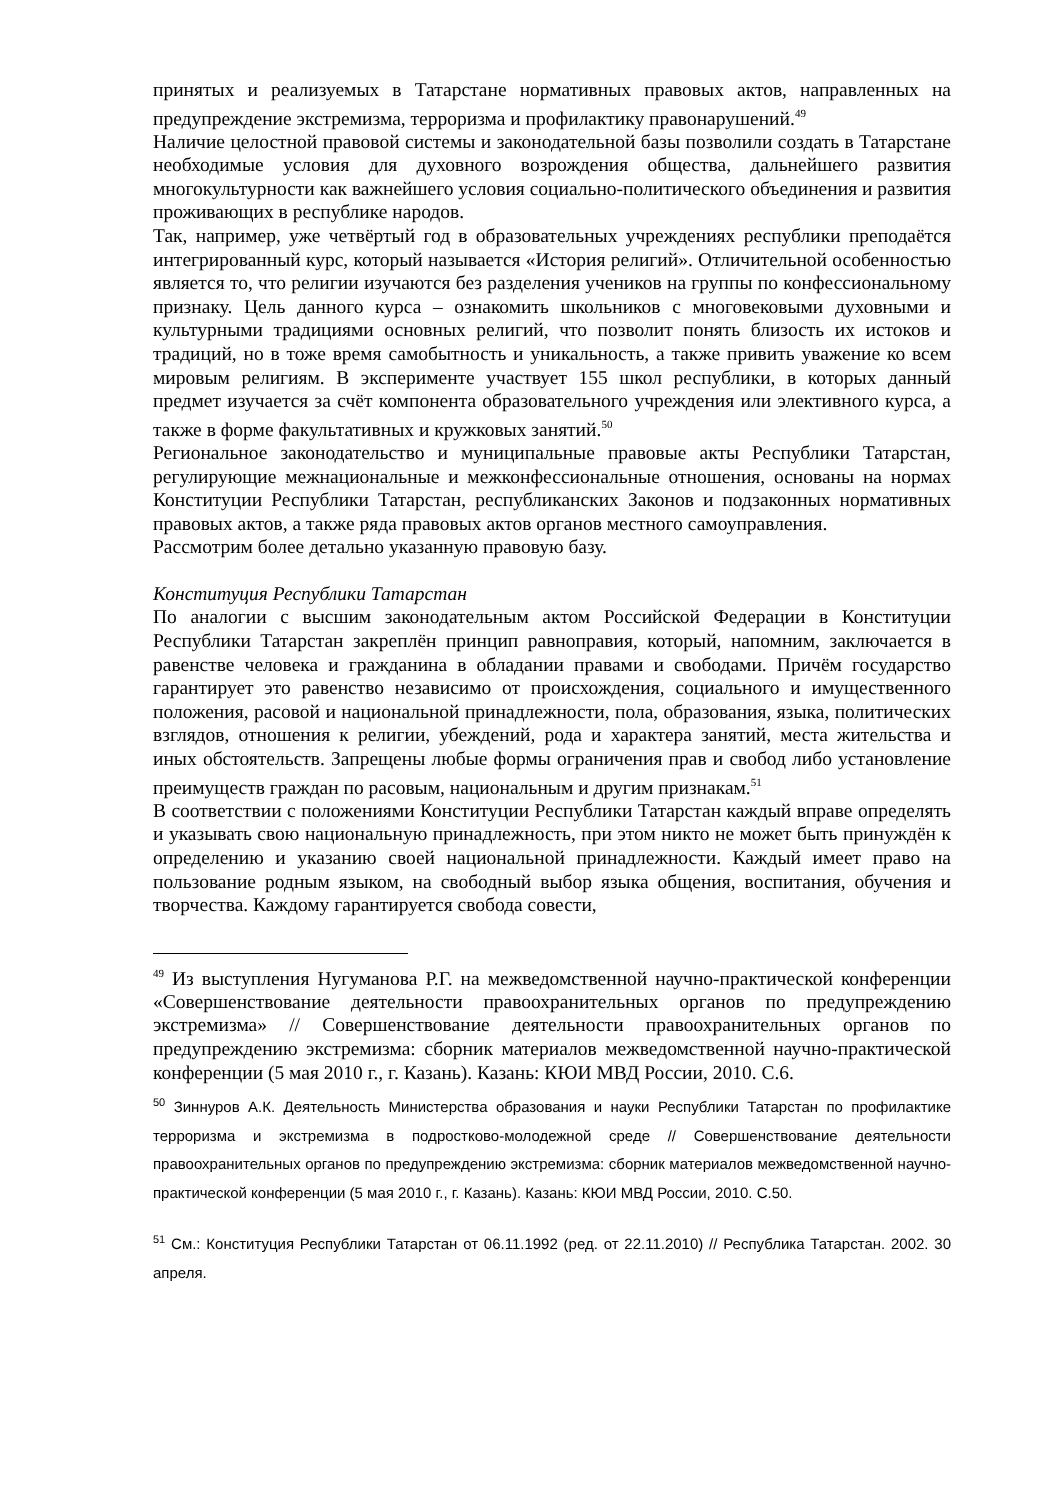принятых и реализуемых в Татарстане нормативных правовых актов, направленных на предупреждение экстремизма, терроризма и профилактику правонарушений.<sup>49</sup>
Наличие целостной правовой системы и законодательной базы позволили создать в Татарстане необходимые условия для духовного возрождения общества, дальнейшего развития многокультурности как важнейшего условия социально-политического объединения и развития проживающих в республике народов.
Так, например, уже четвёртый год в образовательных учреждениях республики преподаётся интегрированный курс, который называется «История религий». Отличительной особенностью является то, что религии изучаются без разделения учеников на группы по конфессиональному признаку. Цель данного курса – ознакомить школьников с многовековыми духовными и культурными традициями основных религий, что позволит понять близость их истоков и традиций, но в тоже время самобытность и уникальность, а также привить уважение ко всем мировым религиям. В эксперименте участвует 155 школ республики, в которых данный предмет изучается за счёт компонента образовательного учреждения или элективного курса, а также в форме факультативных и кружковых занятий.<sup>50</sup>
Региональное законодательство и муниципальные правовые акты Республики Татарстан, регулирующие межнациональные и межконфессиональные отношения, основаны на нормах Конституции Республики Татарстан, республиканских Законов и подзаконных нормативных правовых актов, а также ряда правовых актов органов местного самоуправления.
Рассмотрим более детально указанную правовую базу.
Конституция Республики Татарстан
По аналогии с высшим законодательным актом Российской Федерации в Конституции Республики Татарстан закреплён принцип равноправия, который, напомним, заключается в равенстве человека и гражданина в обладании правами и свободами. Причём государство гарантирует это равенство независимо от происхождения, социального и имущественного положения, расовой и национальной принадлежности, пола, образования, языка, политических взглядов, отношения к религии, убеждений, рода и характера занятий, места жительства и иных обстоятельств. Запрещены любые формы ограничения прав и свобод либо установление преимуществ граждан по расовым, национальным и другим признакам.<sup>51</sup>
В соответствии с положениями Конституции Республики Татарстан каждый вправе определять и указывать свою национальную принадлежность, при этом никто не может быть принуждён к определению и указанию своей национальной принадлежности. Каждый имеет право на пользование родным языком, на свободный выбор языка общения, воспитания, обучения и творчества. Каждому гарантируется свобода совести,
<sup>49</sup> Из выступления Нугуманова Р.Г. на межведомственной научно-практической конференции «Совершенствование деятельности правоохранительных органов по предупреждению экстремизма» // Совершенствование деятельности правоохранительных органов по предупреждению экстремизма: сборник материалов межведомственной научно-практической конференции (5 мая 2010 г., г. Казань). Казань: КЮИ МВД России, 2010. С.6.
<sup>50</sup> Зиннуров А.К. Деятельность Министерства образования и науки Республики Татарстан по профилактике терроризма и экстремизма в подростково-молодежной среде // Совершенствование деятельности правоохранительных органов по предупреждению экстремизма: сборник материалов межведомственной научно-практической конференции (5 мая 2010 г., г. Казань). Казань: КЮИ МВД России, 2010. С.50.
<sup>51</sup> См.: Конституция Республики Татарстан от 06.11.1992 (ред. от 22.11.2010) // Республика Татарстан. 2002. 30 апреля.